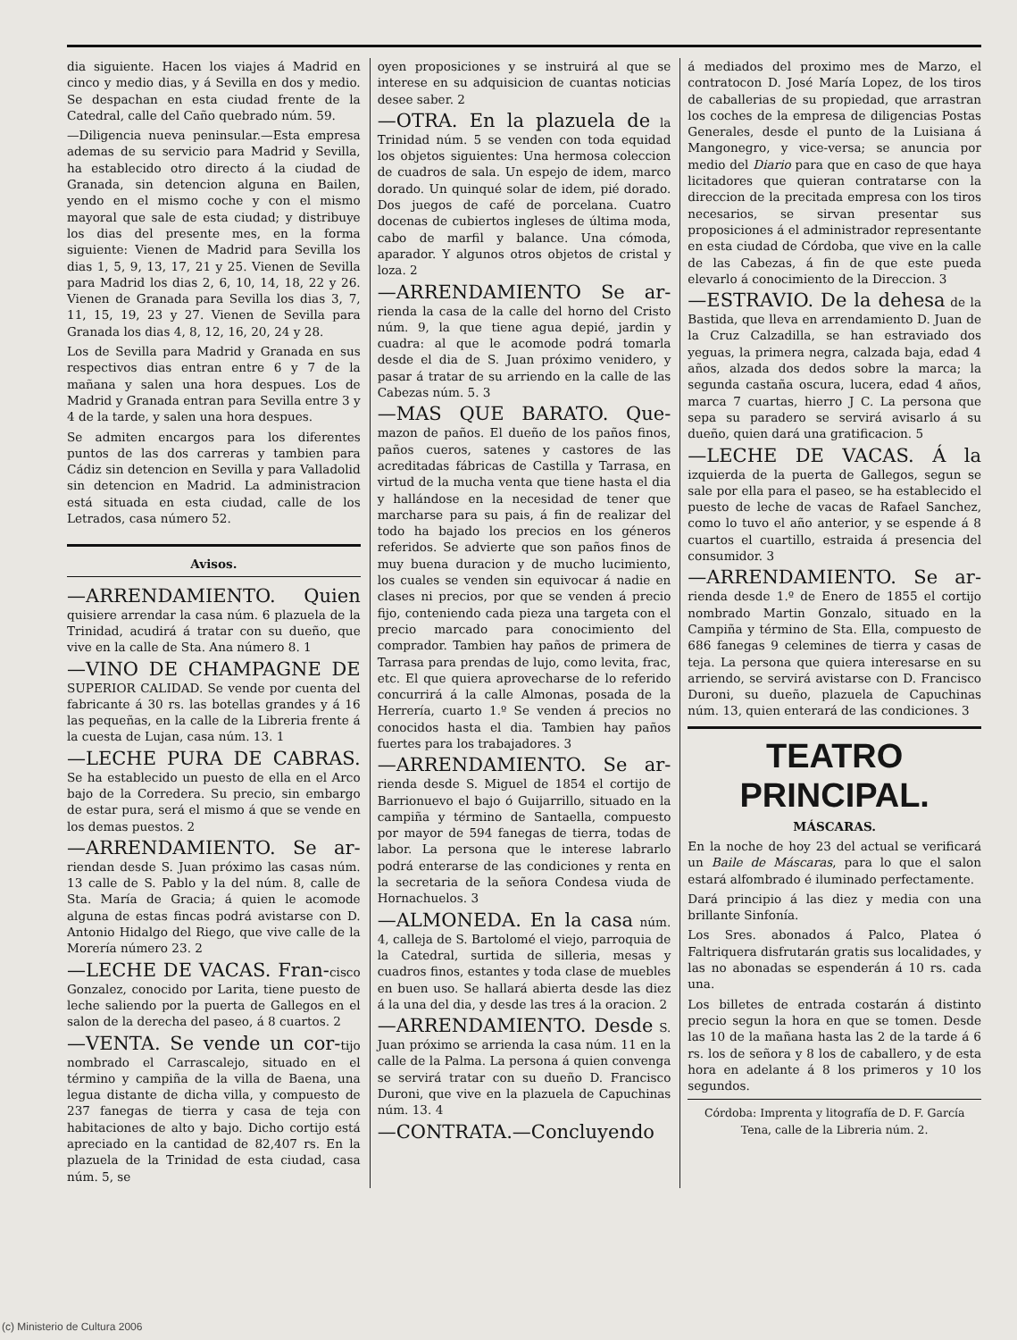dia siguiente. Hacen los viajes á Madrid en cinco y medio dias, y á Sevilla en dos y medio. Se despachan en esta ciudad frente de la Catedral, calle del Caño quebrado núm. 59.
—Diligencia nueva peninsular.—Esta empresa ademas de su servicio para Madrid y Sevilla, ha establecido otro directo á la ciudad de Granada, sin detencion alguna en Bailen, yendo en el mismo coche y con el mismo mayoral que sale de esta ciudad; y distribuye los dias del presente mes, en la forma siguiente: Vienen de Madrid para Sevilla los dias 1, 5, 9, 13, 17, 21 y 25. Vienen de Sevilla para Madrid los dias 2, 6, 10, 14, 18, 22 y 26. Vienen de Granada para Sevilla los dias 3, 7, 11, 15, 19, 23 y 27. Vienen de Sevilla para Granada los dias 4, 8, 12, 16, 20, 24 y 28.
Los de Sevilla para Madrid y Granada en sus respectivos dias entran entre 6 y 7 de la mañana y salen una hora despues. Los de Madrid y Granada entran para Sevilla entre 3 y 4 de la tarde, y salen una hora despues.
Se admiten encargos para los diferentes puntos de las dos carreras y tambien para Cádiz sin detencion en Sevilla y para Valladolid sin detencion en Madrid. La administracion está situada en esta ciudad, calle de los Letrados, casa número 52.
Avisos.
—ARRENDAMIENTO. Quien quisiere arrendar la casa núm. 6 plazuela de la Trinidad, acudirá á tratar con su dueño, que vive en la calle de Sta. Ana número 8. 1
—VINO DE CHAMPAGNE DE SUPERIOR CALIDAD. Se vende por cuenta del fabricante á 30 rs. las botellas grandes y á 16 las pequeñas, en la calle de la Libreria frente á la cuesta de Lujan, casa núm. 13. 1
—LECHE PURA DE CABRAS. Se ha establecido un puesto de ella en el Arco bajo de la Corredera. Su precio, sin embargo de estar pura, será el mismo á que se vende en los demas puestos. 2
—ARRENDAMIENTO. Se ar-riendan desde S. Juan próximo las casas núm. 13 calle de S. Pablo y la del núm. 8, calle de Sta. María de Gracia; á quien le acomode alguna de estas fincas podrá avistarse con D. Antonio Hidalgo del Riego, que vive calle de la Morería número 23. 2
—LECHE DE VACAS. Fran-cisco Gonzalez, conocido por Larita, tiene puesto de leche saliendo por la puerta de Gallegos en el salon de la derecha del paseo, á 8 cuartos. 2
—VENTA. Se vende un cor-tijo nombrado el Carrascalejo, situado en el término y campiña de la villa de Baena, una legua distante de dicha villa, y compuesto de 237 fanegas de tierra y casa de teja con habitaciones de alto y bajo. Dicho cortijo está apreciado en la cantidad de 82,407 rs. En la plazuela de la Trinidad de esta ciudad, casa núm. 5, se
oyen proposiciones y se instruirá al que se interese en su adquisicion de cuantas noticias desee saber. 2
—OTRA. En la plazuela de la Trinidad núm. 5 se venden con toda equidad los objetos siguientes: Una hermosa coleccion de cuadros de sala. Un espejo de idem, marco dorado. Un quinqué solar de idem, pié dorado. Dos juegos de café de porcelana. Cuatro docenas de cubiertos ingleses de última moda, cabo de marfil y balance. Una cómoda, aparador. Y algunos otros objetos de cristal y loza. 2
—ARRENDAMIENTO Se ar-rienda la casa de la calle del horno del Cristo núm. 9, la que tiene agua depié, jardin y cuadra: al que le acomode podrá tomarla desde el dia de S. Juan próximo venidero, y pasar á tratar de su arriendo en la calle de las Cabezas núm. 5. 3
—MAS QUE BARATO. Que-mazon de paños. El dueño de los paños finos, paños cueros, satenes y castores de las acreditadas fábricas de Castilla y Tarrasa, en virtud de la mucha venta que tiene hasta el dia y hallándose en la necesidad de tener que marcharse para su pais, á fin de realizar del todo ha bajado los precios en los géneros referidos. Se advierte que son paños finos de muy buena duracion y de mucho lucimiento, los cuales se venden sin equivocar á nadie en clases ni precios, por que se venden á precio fijo, conteniendo cada pieza una targeta con el precio marcado para conocimiento del comprador. Tambien hay paños de primera de Tarrasa para prendas de lujo, como levita, frac, etc. El que quiera aprovecharse de lo referido concurrirá á la calle Almonas, posada de la Herrería, cuarto 1.º Se venden á precios no conocidos hasta el dia. Tambien hay paños fuertes para los trabajadores. 3
—ARRENDAMIENTO. Se ar-rienda desde S. Miguel de 1854 el cortijo de Barrionuevo el bajo ó Guijarrillo, situado en la campiña y término de Santaella, compuesto por mayor de 594 fanegas de tierra, todas de labor. La persona que le interese labrarlo podrá enterarse de las condiciones y renta en la secretaria de la señora Condesa viuda de Hornachuelos. 3
—ALMONEDA. En la casa núm. 4, calleja de S. Bartolomé el viejo, parroquia de la Catedral, surtida de silleria, mesas y cuadros finos, estantes y toda clase de muebles en buen uso. Se hallará abierta desde las diez á la una del dia, y desde las tres á la oracion. 2
—ARRENDAMIENTO. Desde S. Juan próximo se arrienda la casa núm. 11 en la calle de la Palma. La persona á quien convenga se servirá tratar con su dueño D. Francisco Duroni, que vive en la plazuela de Capuchinas núm. 13. 4
—CONTRATA.—Concluyendo
á mediados del proximo mes de Marzo, el contratocon D. José María Lopez, de los tiros de caballerias de su propiedad, que arrastran los coches de la empresa de diligencias Postas Generales, desde el punto de la Luisiana á Mangonegro, y vice-versa; se anuncia por medio del Diario para que en caso de que haya licitadores que quieran contratarse con la direccion de la precitada empresa con los tiros necesarios, se sirvan presentar sus proposiciones á el administrador representante en esta ciudad de Córdoba, que vive en la calle de las Cabezas, á fin de que este pueda elevarlo á conocimiento de la Direccion. 3
—ESTRAVIO. De la dehesa de la Bastida, que lleva en arrendamiento D. Juan de la Cruz Calzadilla, se han estraviado dos yeguas, la primera negra, calzada baja, edad 4 años, alzada dos dedos sobre la marca; la segunda castaña oscura, lucera, edad 4 años, marca 7 cuartas, hierro J C. La persona que sepa su paradero se servirá avisarlo á su dueño, quien dará una gratificacion. 5
—LECHE DE VACAS. Á la izquierda de la puerta de Gallegos, segun se sale por ella para el paseo, se ha establecido el puesto de leche de vacas de Rafael Sanchez, como lo tuvo el año anterior, y se espende á 8 cuartos el cuartillo, estraida á presencia del consumidor. 3
—ARRENDAMIENTO. Se ar-rienda desde 1.º de Enero de 1855 el cortijo nombrado Martin Gonzalo, situado en la Campiña y término de Sta. Ella, compuesto de 686 fanegas 9 celemines de tierra y casas de teja. La persona que quiera interesarse en su arriendo, se servirá avistarse con D. Francisco Duroni, su dueño, plazuela de Capuchinas núm. 13, quien enterará de las condiciones. 3
TEATRO PRINCIPAL.
MÁSCARAS.
En la noche de hoy 23 del actual se verificará un Baile de Máscaras, para lo que el salon estará alfombrado é iluminado perfectamente.
Dará principio á las diez y media con una brillante Sinfonía.
Los Sres. abonados á Palco, Platea ó Faltriquera disfrutarán gratis sus localidades, y las no abonadas se espenderán á 10 rs. cada una.
Los billetes de entrada costarán á distinto precio segun la hora en que se tomen. Desde las 10 de la mañana hasta las 2 de la tarde á 6 rs. los de señora y 8 los de caballero, y de esta hora en adelante á 8 los primeros y 10 los segundos.
Córdoba: Imprenta y litografía de D. F. García Tena, calle de la Libreria núm. 2.
(c) Ministerio de Cultura 2006